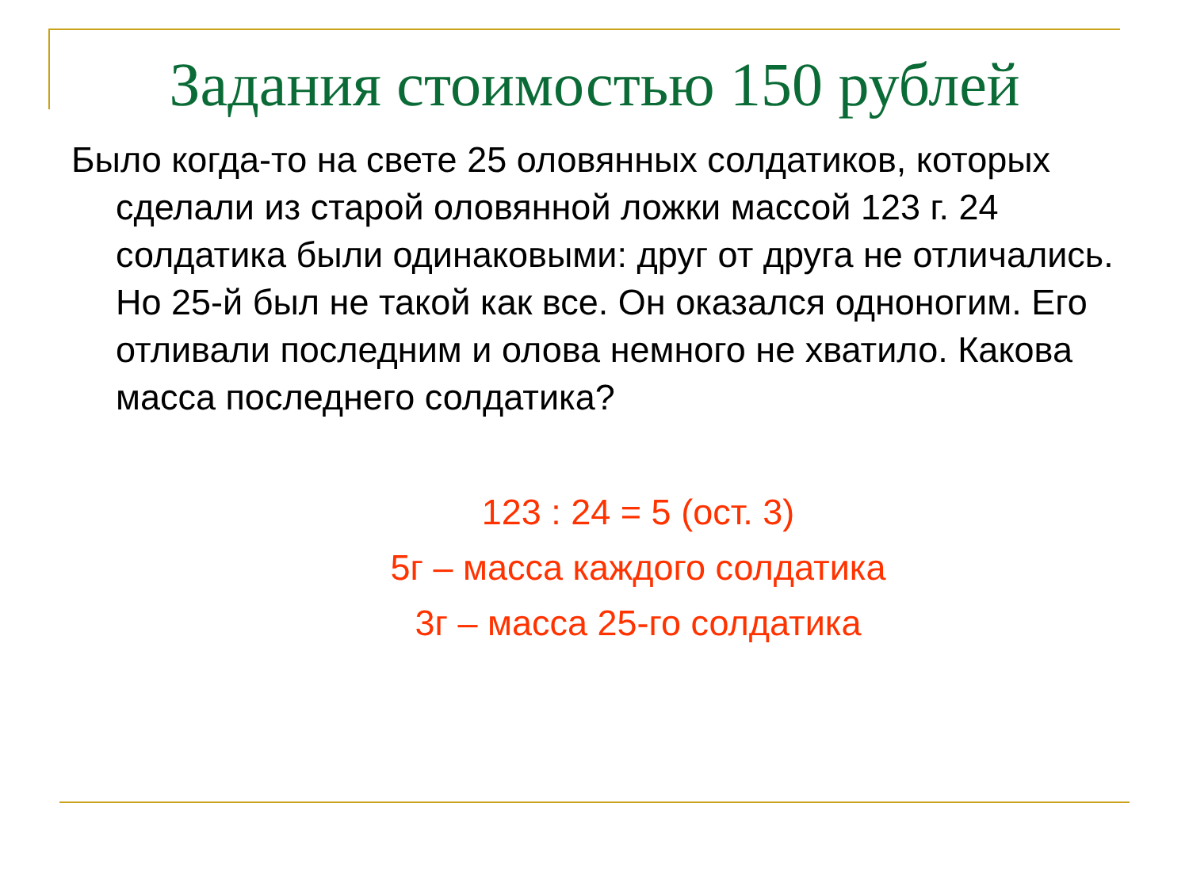Задания стоимостью 150 рублей
Было когда-то на свете 25 оловянных солдатиков, которых сделали из старой оловянной ложки массой 123 г. 24 солдатика были одинаковыми: друг от друга не отличались. Но 25-й был не такой как все. Он оказался одноногим. Его отливали последним и олова немного не хватило. Какова масса последнего солдатика?
123 : 24 = 5 (ост. 3)
5г – масса каждого солдатика
3г – масса 25-го солдатика